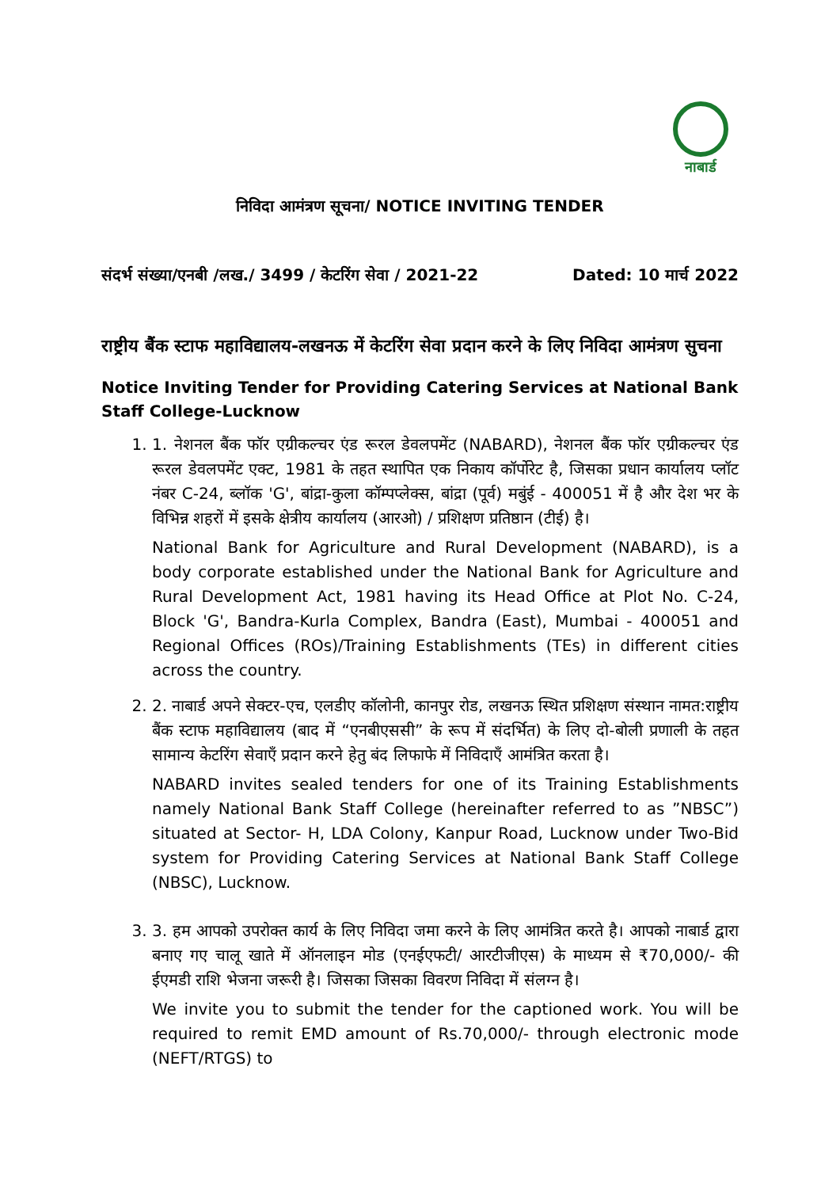नाबार्ड
निविदा आमंत्रण सूचना/ NOTICE INVITING TENDER
संदर्भ संख्या/एनबी /लख./ 3499 / केटरिंग सेवा / 2021-22 Dated: 10 मार्च 2022
राष्ट्रीय बैंक स्टाफ महाविद्यालय-लखनऊ में केटरिंग सेवा प्रदान करने के लिए निविदा आमंत्रण सुचना
Notice Inviting Tender for Providing Catering Services at National Bank Staff College-Lucknow
1. 1. नेशनल बैंक फॉर एग्रीकल्चर एंड रूरल डेवलपमेंट (NABARD), नेशनल बैंक फॉर एग्रीकल्चर एंड रूरल डेवलपमेंट एक्ट, 1981 के तहत स्थापित एक निकाय कॉर्पोरेट है, जिसका प्रधान कार्यालय प्लॉट नंबर C-24, ब्लॉक 'G', बांद्रा-कुला कॉम्पप्लेक्स, बांद्रा (पूर्व) मबुंई - 400051 में है और देश भर के विभिन्न शहरों में इसके क्षेत्रीय कार्यालय (आरओ) / प्रशिक्षण प्रतिष्ठान (टीई) है।
National Bank for Agriculture and Rural Development (NABARD), is a body corporate established under the National Bank for Agriculture and Rural Development Act, 1981 having its Head Office at Plot No. C-24, Block 'G', Bandra-Kurla Complex, Bandra (East), Mumbai - 400051 and Regional Offices (ROs)/Training Establishments (TEs) in different cities across the country.
2. 2. नाबार्ड अपने सेक्टर-एच, एलडीए कॉलोनी, कानपुर रोड, लखनऊ स्थित प्रशिक्षण संस्थान नामत:राष्ट्रीय बैंक स्टाफ महाविद्यालय (बाद में “एनबीएससी” के रूप में संदर्भित) के लिए दो-बोली प्रणाली के तहत सामान्य केटरिंग सेवाएँ प्रदान करने हेतु बंद लिफाफे में निविदाएँ आमंत्रित करता है।
NABARD invites sealed tenders for one of its Training Establishments namely National Bank Staff College (hereinafter referred to as ”NBSC”) situated at Sector- H, LDA Colony, Kanpur Road, Lucknow under Two-Bid system for Providing Catering Services at National Bank Staff College (NBSC), Lucknow.
3. 3. हम आपको उपरोक्त कार्य के लिए निविदा जमा करने के लिए आमंत्रित करते है। आपको नाबार्ड द्वारा बनाए गए चालू खाते में ऑनलाइन मोड (एनईएफटी/ आरटीजीएस) के माध्यम से ₹70,000/- की ईएमडी राशि भेजना जरूरी है। जिसका जिसका विवरण निविदा में संलग्न है।
We invite you to submit the tender for the captioned work. You will be required to remit EMD amount of Rs.70,000/- through electronic mode (NEFT/RTGS) to